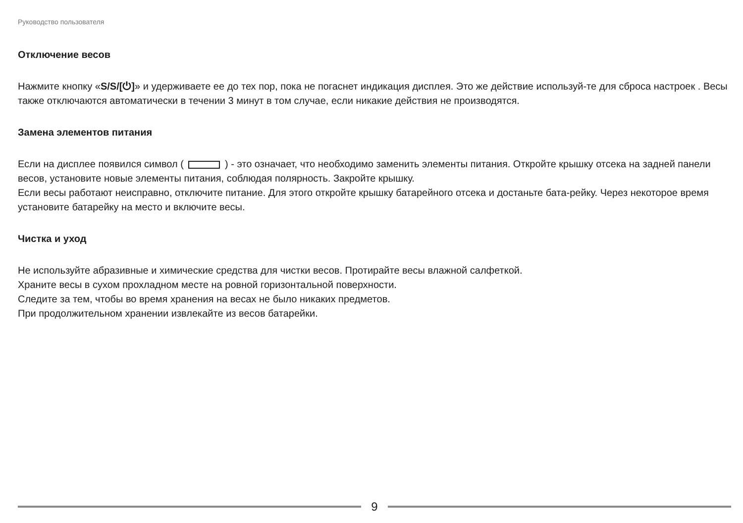Руководство пользователя
Отключение весов
Нажмите кнопку «S/S/[⏻]» и удерживаете ее до тех пор, пока не погаснет индикация дисплея. Это же действие используй-те для сброса настроек . Весы также отключаются автоматически в течении 3 минут в том случае, если никакие действия не производятся.
Замена элементов питания
Если на дисплее появился символ ( ) - это означает, что необходимо заменить элементы питания. Откройте крышку отсека на задней панели весов, установите новые элементы питания, соблюдая полярность. Закройте крышку.
Если весы работают неисправно, отключите питание. Для этого откройте крышку батарейного отсека и достаньте бата-рейку. Через некоторое время установите батарейку на место и включите весы.
Чистка и уход
Не используйте абразивные и химические средства для чистки весов. Протирайте весы влажной салфеткой.
Храните весы в сухом прохладном месте на ровной горизонтальной поверхности.
Следите за тем, чтобы во время хранения на весах не было никаких предметов.
При продолжительном хранении извлекайте из весов батарейки.
9